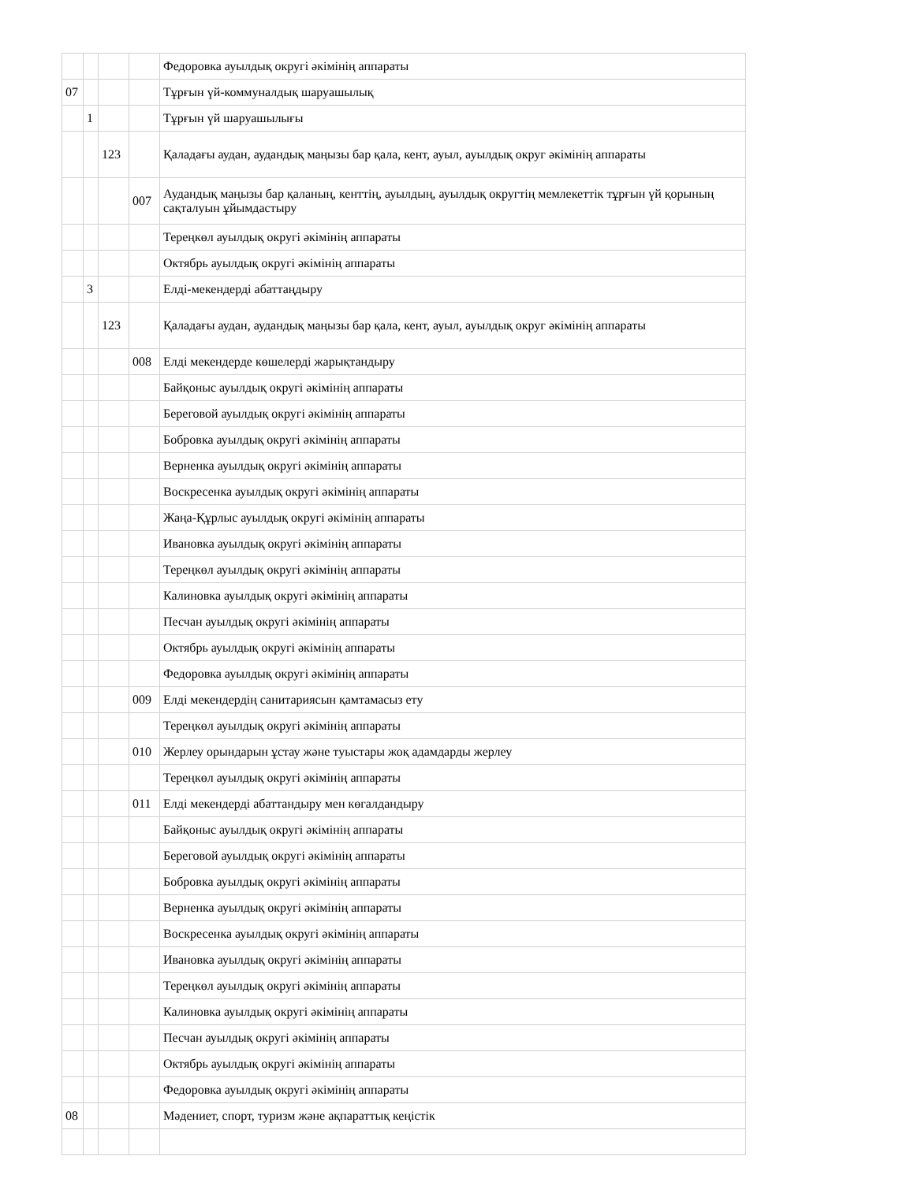| | | | | Федоровка ауылдық округі әкімінің аппараты |
| 07 | | | | Тұрғын үй-коммуналдық шаруашылық |
| | 1 | | | Тұрғын үй шаруашылығы |
| | | 123 | | Қаладағы аудан, аудандық маңызы бар қала, кент, ауыл, ауылдық округ әкімінің аппараты |
| | | | 007 | Аудандық маңызы бар қаланың, кенттің, ауылдың, ауылдық округтің мемлекеттік тұрғын үй қорының сақталуын ұйымдастыру |
| | | | | Тереңкөл ауылдық округі әкімінің аппараты |
| | | | | Октябрь ауылдық округі әкімінің аппараты |
| | 3 | | | Елді-мекендерді абаттаңдыру |
| | | 123 | | Қаладағы аудан, аудандық маңызы бар қала, кент, ауыл, ауылдық округ әкімінің аппараты |
| | | | 008 | Елді мекендерде көшелерді жарықтандыру |
| | | | | Байқоныс ауылдық округі әкімінің аппараты |
| | | | | Береговой ауылдық округі әкімінің аппараты |
| | | | | Бобровка ауылдық округі әкімінің аппараты |
| | | | | Верненка ауылдық округі әкімінің аппараты |
| | | | | Воскресенка ауылдық округі әкімінің аппараты |
| | | | | Жаңа-Құрлыс ауылдық округі әкімінің аппараты |
| | | | | Ивановка ауылдық округі әкімінің аппараты |
| | | | | Тереңкөл ауылдық округі әкімінің аппараты |
| | | | | Калиновка ауылдық округі әкімінің аппараты |
| | | | | Песчан ауылдық округі әкімінің аппараты |
| | | | | Октябрь ауылдық округі әкімінің аппараты |
| | | | | Федоровка ауылдық округі әкімінің аппараты |
| | | | 009 | Елді мекендердің санитариясын қамтамасыз ету |
| | | | | Тереңкөл ауылдық округі әкімінің аппараты |
| | | | 010 | Жерлеу орындарын ұстау және туыстары жоқ адамдарды жерлеу |
| | | | | Тереңкөл ауылдық округі әкімінің аппараты |
| | | | 011 | Елді мекендерді абаттандыру мен көгалдандыру |
| | | | | Байқоныс ауылдық округі әкімінің аппараты |
| | | | | Береговой ауылдық округі әкімінің аппараты |
| | | | | Бобровка ауылдық округі әкімінің аппараты |
| | | | | Верненка ауылдық округі әкімінің аппараты |
| | | | | Воскресенка ауылдық округі әкімінің аппараты |
| | | | | Ивановка ауылдық округі әкімінің аппараты |
| | | | | Тереңкөл ауылдық округі әкімінің аппараты |
| | | | | Калиновка ауылдық округі әкімінің аппараты |
| | | | | Песчан ауылдық округі әкімінің аппараты |
| | | | | Октябрь ауылдық округі әкімінің аппараты |
| | | | | Федоровка ауылдық округі әкімінің аппараты |
| 08 | | | | Мәдениет, спорт, туризм және ақпараттық кеңістік |